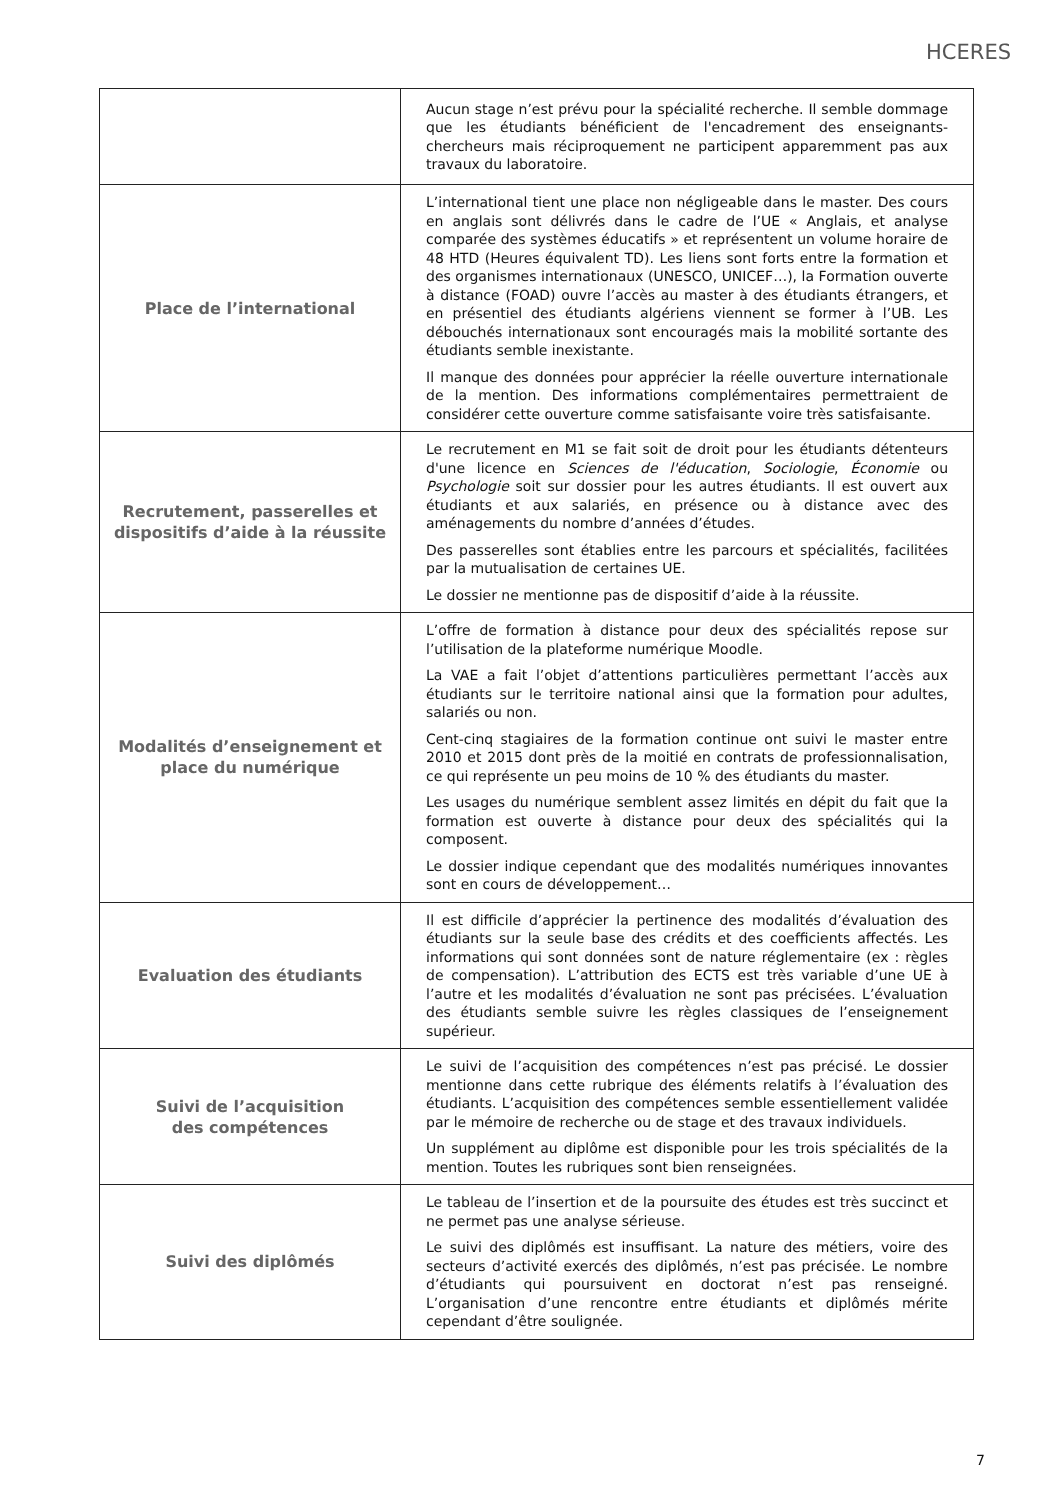HCERES
| | Aucun stage n’est prévu pour la spécialité recherche. Il semble dommage que les étudiants bénéficient de l'encadrement des enseignants-chercheurs mais réciproquement ne participent apparemment pas aux travaux du laboratoire. |
| Place de l’international | L’international tient une place non négligeable dans le master. Des cours en anglais sont délivrés dans le cadre de l’UE « Anglais, et analyse comparée des systèmes éducatifs » et représentent un volume horaire de 48 HTD (Heures équivalent TD). Les liens sont forts entre la formation et des organismes internationaux (UNESCO, UNICEF…), la Formation ouverte à distance (FOAD) ouvre l’accès au master à des étudiants étrangers, et en présentiel des étudiants algériens viennent se former à l’UB. Les débouchés internationaux sont encouragés mais la mobilité sortante des étudiants semble inexistante. Il manque des données pour apprécier la réelle ouverture internationale de la mention. Des informations complémentaires permettraient de considérer cette ouverture comme satisfaisante voire très satisfaisante. |
| Recrutement, passerelles et dispositifs d’aide à la réussite | Le recrutement en M1 se fait soit de droit pour les étudiants détenteurs d'une licence en Sciences de l'éducation , Sociologie , Économie ou Psychologie soit sur dossier pour les autres étudiants. Il est ouvert aux étudiants et aux salariés, en présence ou à distance avec des aménagements du nombre d’années d’études. Des passerelles sont établies entre les parcours et spécialités, facilitées par la mutualisation de certaines UE. Le dossier ne mentionne pas de dispositif d’aide à la réussite. |
| Modalités d’enseignement et place du numérique | L’offre de formation à distance pour deux des spécialités repose sur l’utilisation de la plateforme numérique Moodle. La VAE a fait l’objet d’attentions particulières permettant l’accès aux étudiants sur le territoire national ainsi que la formation pour adultes, salariés ou non. Cent-cinq stagiaires de la formation continue ont suivi le master entre 2010 et 2015 dont près de la moitié en contrats de professionnalisation, ce qui représente un peu moins de 10 % des étudiants du master. Les usages du numérique semblent assez limités en dépit du fait que la formation est ouverte à distance pour deux des spécialités qui la composent. Le dossier indique cependant que des modalités numériques innovantes sont en cours de développement… |
| Evaluation des étudiants | Il est difficile d’apprécier la pertinence des modalités d’évaluation des étudiants sur la seule base des crédits et des coefficients affectés. Les informations qui sont données sont de nature réglementaire (ex : règles de compensation). L’attribution des ECTS est très variable d’une UE à l’autre et les modalités d’évaluation ne sont pas précisées. L’évaluation des étudiants semble suivre les règles classiques de l’enseignement supérieur. |
| Suivi de l’acquisition des compétences | Le suivi de l’acquisition des compétences n’est pas précisé. Le dossier mentionne dans cette rubrique des éléments relatifs à l’évaluation des étudiants. L’acquisition des compétences semble essentiellement validée par le mémoire de recherche ou de stage et des travaux individuels. Un supplément au diplôme est disponible pour les trois spécialités de la mention. Toutes les rubriques sont bien renseignées. |
| Suivi des diplômés | Le tableau de l’insertion et de la poursuite des études est très succinct et ne permet pas une analyse sérieuse. Le suivi des diplômés est insuffisant. La nature des métiers, voire des secteurs d’activité exercés des diplômés, n’est pas précisée. Le nombre d’étudiants qui poursuivent en doctorat n’est pas renseigné. L’organisation d’une rencontre entre étudiants et diplômés mérite cependant d’être soulignée. |
7